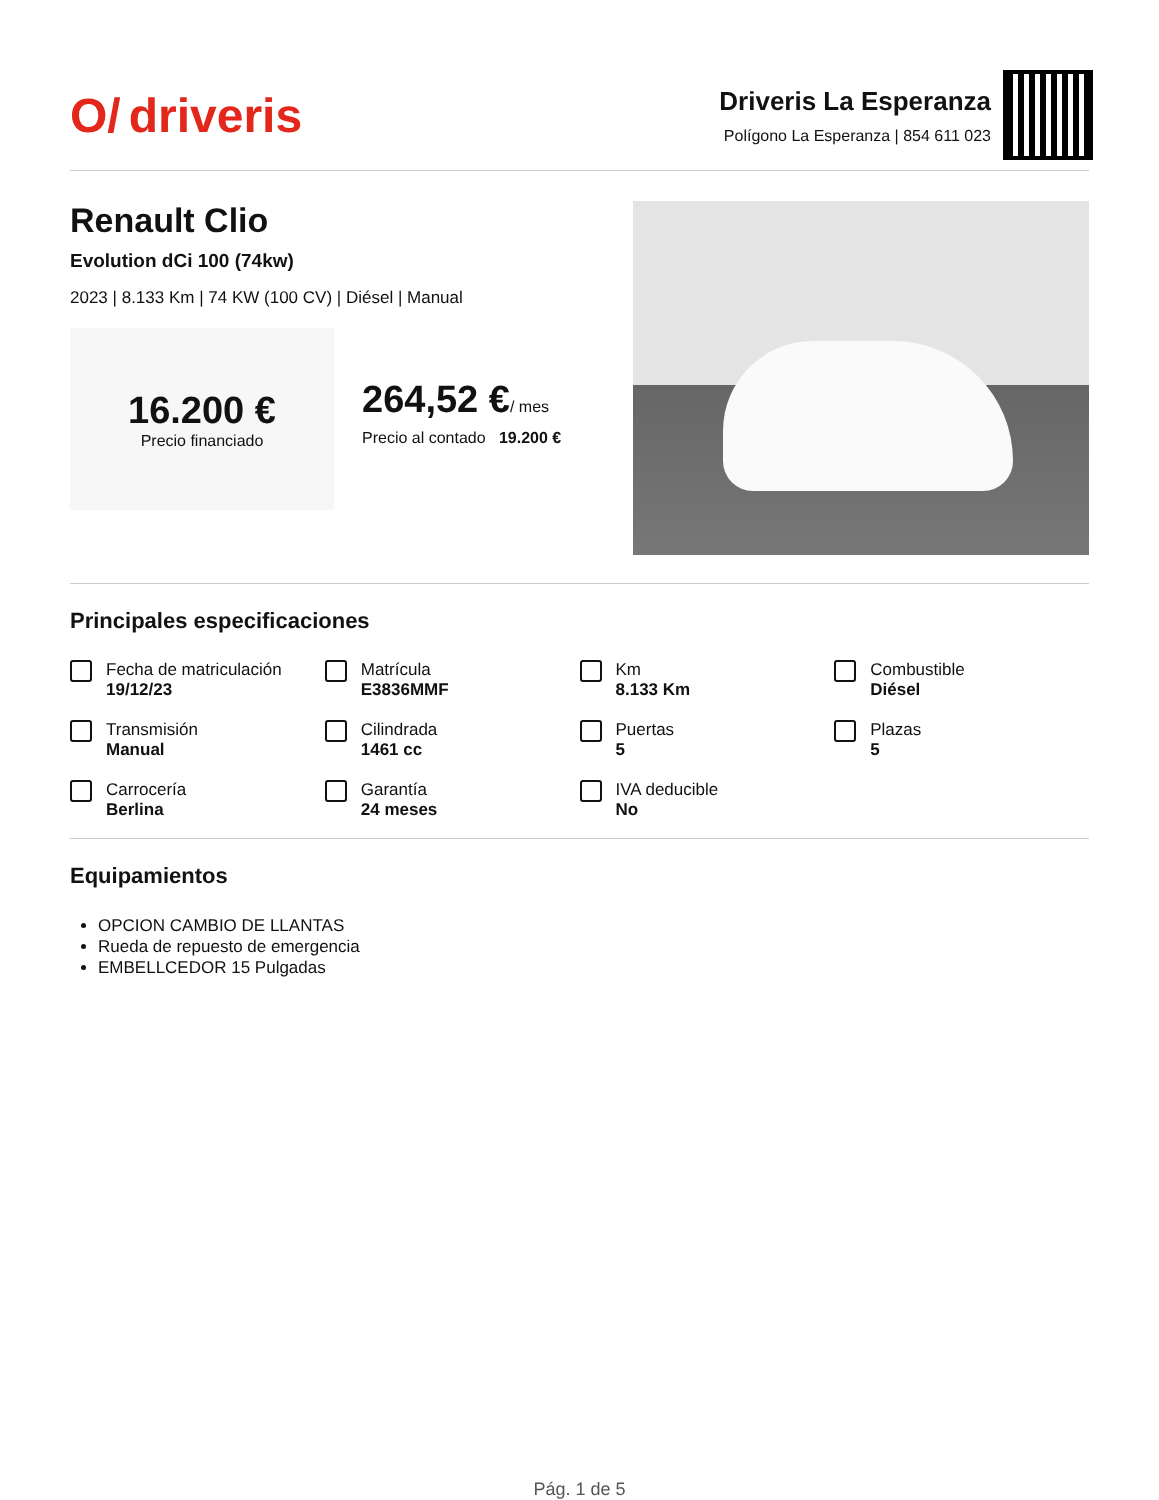O/ driveris
Driveris La Esperanza
Polígono La Esperanza | 854 611 023
Renault Clio
Evolution dCi 100 (74kw)
2023 | 8.133 Km | 74 KW (100 CV) | Diésel | Manual
16.200 €
Precio financiado
264,52 €/ mes
Precio al contado 19.200 €
Principales especificaciones
Fecha de matriculación
19/12/23
Matrícula
E3836MMF
Km
8.133 Km
Combustible
Diésel
Transmisión
Manual
Cilindrada
1461 cc
Puertas
5
Plazas
5
Carrocería
Berlina
Garantía
24 meses
IVA deducible
No
Equipamientos
OPCION CAMBIO DE LLANTAS
Rueda de repuesto de emergencia
EMBELLCEDOR 15 Pulgadas
Pág. 1 de 5